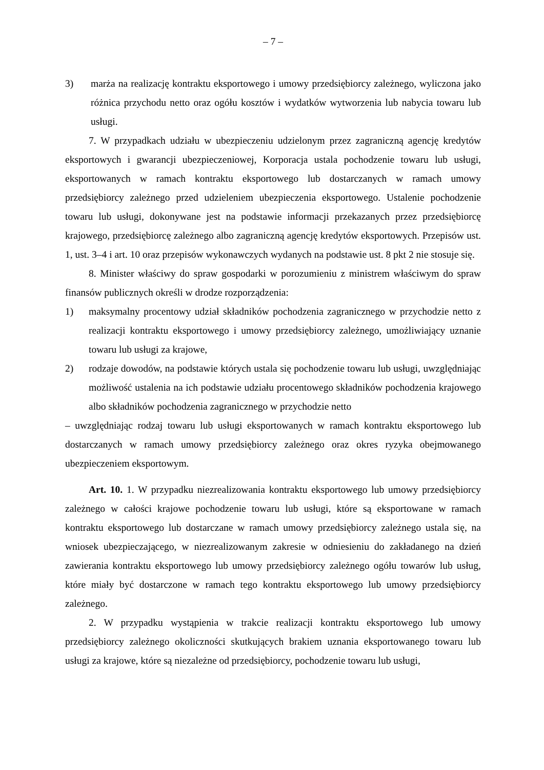– 7 –
3) marża na realizację kontraktu eksportowego i umowy przedsiębiorcy zależnego, wyliczona jako różnica przychodu netto oraz ogółu kosztów i wydatków wytworzenia lub nabycia towaru lub usługi.
7. W przypadkach udziału w ubezpieczeniu udzielonym przez zagraniczną agencję kredytów eksportowych i gwarancji ubezpieczeniowej, Korporacja ustala pochodzenie towaru lub usługi, eksportowanych w ramach kontraktu eksportowego lub dostarczanych w ramach umowy przedsiębiorcy zależnego przed udzieleniem ubezpieczenia eksportowego. Ustalenie pochodzenie towaru lub usługi, dokonywane jest na podstawie informacji przekazanych przez przedsiębiorcę krajowego, przedsiębiorcę zależnego albo zagraniczną agencję kredytów eksportowych. Przepisów ust. 1, ust. 3–4 i art. 10 oraz przepisów wykonawczych wydanych na podstawie ust. 8 pkt 2 nie stosuje się.
8. Minister właściwy do spraw gospodarki w porozumieniu z ministrem właściwym do spraw finansów publicznych określi w drodze rozporządzenia:
1) maksymalny procentowy udział składników pochodzenia zagranicznego w przychodzie netto z realizacji kontraktu eksportowego i umowy przedsiębiorcy zależnego, umożliwiający uznanie towaru lub usługi za krajowe,
2) rodzaje dowodów, na podstawie których ustala się pochodzenie towaru lub usługi, uwzględniając możliwość ustalenia na ich podstawie udziału procentowego składników pochodzenia krajowego albo składników pochodzenia zagranicznego w przychodzie netto
– uwzględniając rodzaj towaru lub usługi eksportowanych w ramach kontraktu eksportowego lub dostarczanych w ramach umowy przedsiębiorcy zależnego oraz okres ryzyka obejmowanego ubezpieczeniem eksportowym.
Art. 10. 1. W przypadku niezrealizowania kontraktu eksportowego lub umowy przedsiębiorcy zależnego w całości krajowe pochodzenie towaru lub usługi, które są eksportowane w ramach kontraktu eksportowego lub dostarczane w ramach umowy przedsiębiorcy zależnego ustala się, na wniosek ubezpieczającego, w niezrealizowanym zakresie w odniesieniu do zakładanego na dzień zawierania kontraktu eksportowego lub umowy przedsiębiorcy zależnego ogółu towarów lub usług, które miały być dostarczone w ramach tego kontraktu eksportowego lub umowy przedsiębiorcy zależnego.
2. W przypadku wystąpienia w trakcie realizacji kontraktu eksportowego lub umowy przedsiębiorcy zależnego okoliczności skutkujących brakiem uznania eksportowanego towaru lub usługi za krajowe, które są niezależne od przedsiębiorcy, pochodzenie towaru lub usługi,